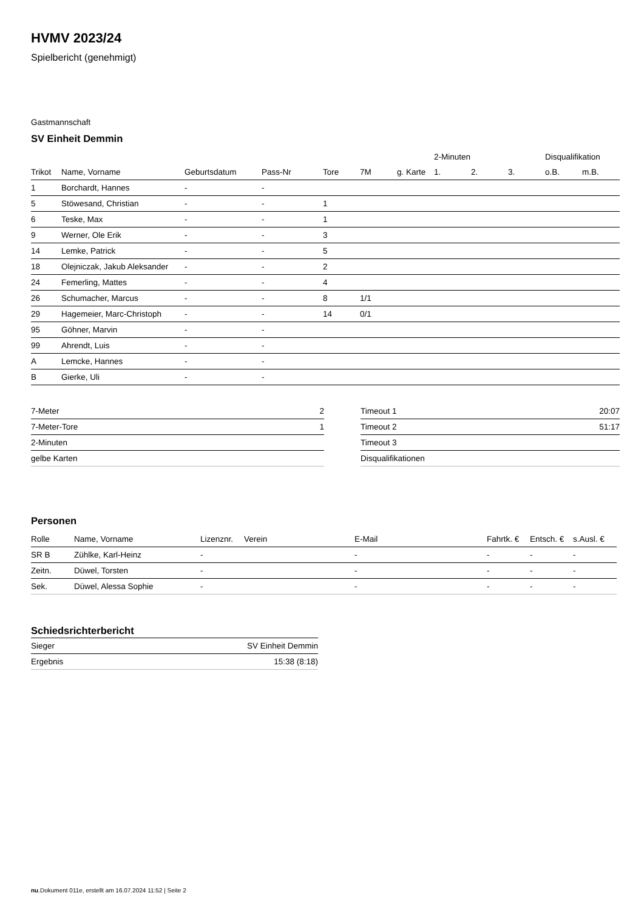HVMV 2023/24
Spielbericht (genehmigt)
Gastmannschaft
SV Einheit Demmin
| | | | | | | | 2-Minuten | | | Disqualifikation | |
| --- | --- | --- | --- | --- | --- | --- | --- | --- | --- | --- | --- |
| Trikot | Name, Vorname | Geburtsdatum | Pass-Nr | Tore | 7M | g. Karte | 1. | 2. | 3. | o.B. | m.B. |
| 1 | Borchardt, Hannes | - | - | | | | | | | | |
| 5 | Stöwesand, Christian | - | - | 1 | | | | | | | |
| 6 | Teske, Max | - | - | 1 | | | | | | | |
| 9 | Werner, Ole Erik | - | - | 3 | | | | | | | |
| 14 | Lemke, Patrick | - | - | 5 | | | | | | | |
| 18 | Olejniczak, Jakub Aleksander | - | - | 2 | | | | | | | |
| 24 | Femerling, Mattes | - | - | 4 | | | | | | | |
| 26 | Schumacher, Marcus | - | - | 8 | 1/1 | | | | | | |
| 29 | Hagemeier, Marc-Christoph | - | - | 14 | 0/1 | | | | | | |
| 95 | Göhner, Marvin | - | - | | | | | | | | |
| 99 | Ahrendt, Luis | - | - | | | | | | | | |
| A | Lemcke, Hannes | - | - | | | | | | | | |
| B | Gierke, Uli | - | - | | | | | | | | |
| 7-Meter | 2 |
| 7-Meter-Tore | 1 |
| 2-Minuten | |
| gelbe Karten | |
| Timeout 1 | 20:07 |
| Timeout 2 | 51:17 |
| Timeout 3 | |
| Disqualifikationen | |
Personen
| Rolle | Name, Vorname | Lizenznr. | Verein | E-Mail | Fahrtk. € | Entsch. € | s.Ausl. € |
| --- | --- | --- | --- | --- | --- | --- | --- |
| SR B | Zühlke, Karl-Heinz | - | | - | - | - | - |
| Zeitn. | Düwel, Torsten | - | | - | - | - | - |
| Sek. | Düwel, Alessa Sophie | - | | - | - | - | - |
Schiedsrichterbericht
| Sieger | SV Einheit Demmin |
| Ergebnis | 15:38 (8:18) |
nu.Dokument 011e, erstellt am 16.07.2024 11:52 | Seite 2